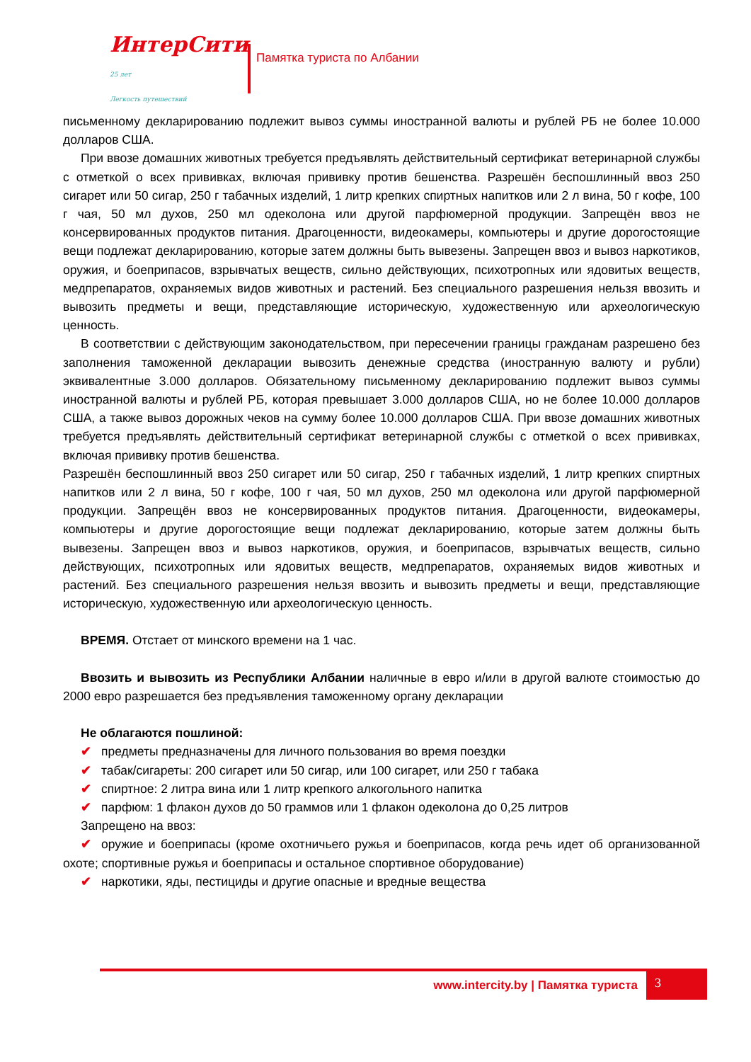ИнтерСити 25 лет
Легкость путешествий
Памятка туриста по Албании
письменному декларированию подлежит вывоз суммы иностранной валюты и рублей РБ не более 10.000 долларов США.
При ввозе домашних животных требуется предъявлять действительный сертификат ветеринарной службы с отметкой о всех прививках, включая прививку против бешенства. Разрешён беспошлинный ввоз 250 сигарет или 50 сигар, 250 г табачных изделий, 1 литр крепких спиртных напитков или 2 л вина, 50 г кофе, 100 г чая, 50 мл духов, 250 мл одеколона или другой парфюмерной продукции. Запрещён ввоз не консервированных продуктов питания. Драгоценности, видеокамеры, компьютеры и другие дорогостоящие вещи подлежат декларированию, которые затем должны быть вывезены. Запрещен ввоз и вывоз наркотиков, оружия, и боеприпасов, взрывчатых веществ, сильно действующих, психотропных или ядовитых веществ, медпрепаратов, охраняемых видов животных и растений. Без специального разрешения нельзя ввозить и вывозить предметы и вещи, представляющие историческую, художественную или археологическую ценность.
В соответствии с действующим законодательством, при пересечении границы гражданам разрешено без заполнения таможенной декларации вывозить денежные средства (иностранную валюту и рубли) эквивалентные 3.000 долларов. Обязательному письменному декларированию подлежит вывоз суммы иностранной валюты и рублей РБ, которая превышает 3.000 долларов США, но не более 10.000 долларов США, а также вывоз дорожных чеков на сумму более 10.000 долларов США. При ввозе домашних животных требуется предъявлять действительный сертификат ветеринарной службы с отметкой о всех прививках, включая прививку против бешенства.
Разрешён беспошлинный ввоз 250 сигарет или 50 сигар, 250 г табачных изделий, 1 литр крепких спиртных напитков или 2 л вина, 50 г кофе, 100 г чая, 50 мл духов, 250 мл одеколона или другой парфюмерной продукции. Запрещён ввоз не консервированных продуктов питания. Драгоценности, видеокамеры, компьютеры и другие дорогостоящие вещи подлежат декларированию, которые затем должны быть вывезены. Запрещен ввоз и вывоз наркотиков, оружия, и боеприпасов, взрывчатых веществ, сильно действующих, психотропных или ядовитых веществ, медпрепаратов, охраняемых видов животных и растений. Без специального разрешения нельзя ввозить и вывозить предметы и вещи, представляющие историческую, художественную или археологическую ценность.
ВРЕМЯ. Отстает от минского времени на 1 час.
Ввозить и вывозить из Республики Албании наличные в евро и/или в другой валюте стоимостью до 2000 евро разрешается без предъявления таможенному органу декларации
Не облагаются пошлиной:
✔ предметы предназначены для личного пользования во время поездки
✔ табак/сигареты: 200 сигарет или 50 сигар, или 100 сигарет, или 250 г табака
✔ спиртное: 2 литра вина или 1 литр крепкого алкогольного напитка
✔ парфюм: 1 флакон духов до 50 граммов или 1 флакон одеколона до 0,25 литров
Запрещено на ввоз:
✔ оружие и боеприпасы (кроме охотничьего ружья и боеприпасов, когда речь идет об организованной охоте; спортивные ружья и боеприпасы и остальное спортивное оборудование)
✔ наркотики, яды, пестициды и другие опасные и вредные вещества
www.intercity.by | Памятка туриста
3